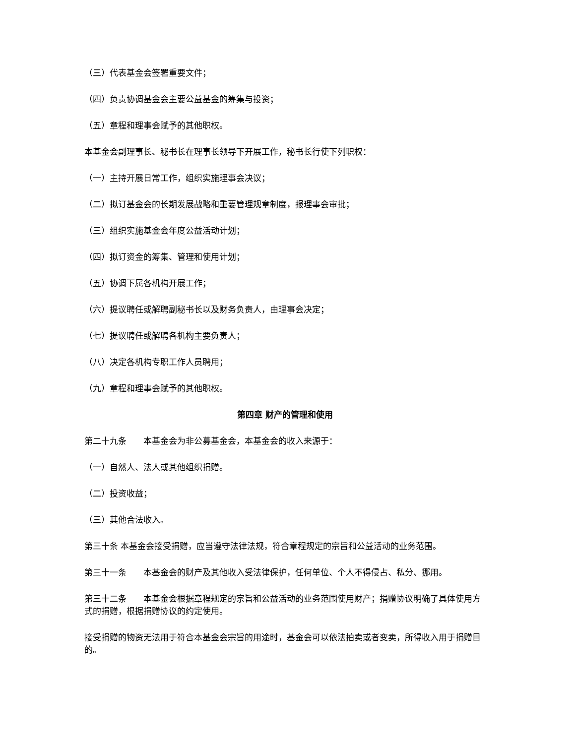（三）代表基金会签署重要文件；
（四）负责协调基金会主要公益基金的筹集与投资；
（五）章程和理事会赋予的其他职权。
本基金会副理事长、秘书长在理事长领导下开展工作，秘书长行使下列职权：
（一）主持开展日常工作，组织实施理事会决议；
（二）拟订基金会的长期发展战略和重要管理规章制度，报理事会审批；
（三）组织实施基金会年度公益活动计划；
（四）拟订资金的筹集、管理和使用计划；
（五）协调下属各机构开展工作；
（六）提议聘任或解聘副秘书长以及财务负责人，由理事会决定；
（七）提议聘任或解聘各机构主要负责人；
（八）决定各机构专职工作人员聘用；
（九）章程和理事会赋予的其他职权。
第四章 财产的管理和使用
第二十九条　　本基金会为非公募基金会，本基金会的收入来源于：
（一）自然人、法人或其他组织捐赠。
（二）投资收益；
（三）其他合法收入。
第三十条 本基金会接受捐赠，应当遵守法律法规，符合章程规定的宗旨和公益活动的业务范围。
第三十一条　　本基金会的财产及其他收入受法律保护，任何单位、个人不得侵占、私分、挪用。
第三十二条　　本基金会根据章程规定的宗旨和公益活动的业务范围使用财产；捐赠协议明确了具体使用方式的捐赠，根据捐赠协议的约定使用。
接受捐赠的物资无法用于符合本基金会宗旨的用途时，基金会可以依法拍卖或者变卖，所得收入用于捐赠目的。